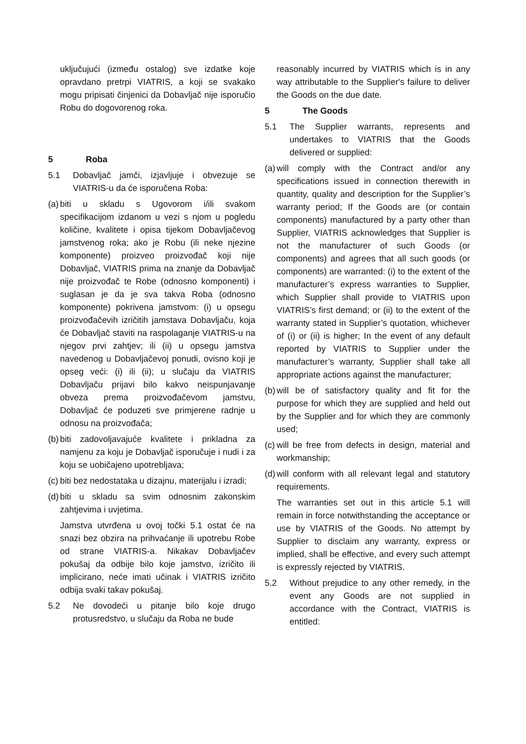uključujući (između ostalog) sve izdatke koje opravdano pretrpi VIATRIS, a koji se svakako mogu pripisati činjenici da Dobavljač nije isporučio Robu do dogovorenog roka.
5 Roba
5.1 Dobavljač jamči, izjavljuje i obvezuje se VIATRIS-u da će isporučena Roba:
(a) biti u skladu s Ugovorom i/ili svakom specifikacijom izdanom u vezi s njom u pogledu količine, kvalitete i opisa tijekom Dobavljačevog jamstvenog roka; ako je Robu (ili neke njezine komponente) proizveo proizvođač koji nije Dobavljač, VIATRIS prima na znanje da Dobavljač nije proizvođač te Robe (odnosno komponenti) i suglasan je da je sva takva Roba (odnosno komponente) pokrivena jamstvom: (i) u opsegu proizvođačevih izričitih jamstava Dobavljaču, koja će Dobavljač staviti na raspolaganje VIATRIS-u na njegov prvi zahtjev; ili (ii) u opsegu jamstva navedenog u Dobavljačevoj ponudi, ovisno koji je opseg veći: (i) ili (ii); u slučaju da VIATRIS Dobavljaču prijavi bilo kakvo neispunjavanje obveza prema proizvođačevom jamstvu, Dobavljač će poduzeti sve primjerene radnje u odnosu na proizvođača;
(b) biti zadovoljavajuće kvalitete i prikladna za namjenu za koju je Dobavljač isporučuje i nudi i za koju se uobičajeno upotrebljava;
(c) biti bez nedostataka u dizajnu, materijalu i izradi;
(d) biti u skladu sa svim odnosnim zakonskim zahtjevima i uvjetima.
Jamstva utvrđena u ovoj točki 5.1 ostat će na snazi bez obzira na prihvaćanje ili upotrebu Robe od strane VIATRIS-a. Nikakav Dobavljačev pokušaj da odbije bilo koje jamstvo, izričito ili implicirano, neće imati učinak i VIATRIS izričito odbija svaki takav pokušaj.
5.2 Ne dovodeći u pitanje bilo koje drugo protusredstvo, u slučaju da Roba ne bude
reasonably incurred by VIATRIS which is in any way attributable to the Supplier's failure to deliver the Goods on the due date.
5 The Goods
5.1 The Supplier warrants, represents and undertakes to VIATRIS that the Goods delivered or supplied:
(a) will comply with the Contract and/or any specifications issued in connection therewith in quantity, quality and description for the Supplier’s warranty period; If the Goods are (or contain components) manufactured by a party other than Supplier, VIATRIS acknowledges that Supplier is not the manufacturer of such Goods (or components) and agrees that all such goods (or components) are warranted: (i) to the extent of the manufacturer’s express warranties to Supplier, which Supplier shall provide to VIATRIS upon VIATRIS’s first demand; or (ii) to the extent of the warranty stated in Supplier’s quotation, whichever of (i) or (ii) is higher; In the event of any default reported by VIATRIS to Supplier under the manufacturer’s warranty, Supplier shall take all appropriate actions against the manufacturer;
(b) will be of satisfactory quality and fit for the purpose for which they are supplied and held out by the Supplier and for which they are commonly used;
(c) will be free from defects in design, material and workmanship;
(d) will conform with all relevant legal and statutory requirements.
The warranties set out in this article 5.1 will remain in force notwithstanding the acceptance or use by VIATRIS of the Goods. No attempt by Supplier to disclaim any warranty, express or implied, shall be effective, and every such attempt is expressly rejected by VIATRIS.
5.2 Without prejudice to any other remedy, in the event any Goods are not supplied in accordance with the Contract, VIATRIS is entitled: